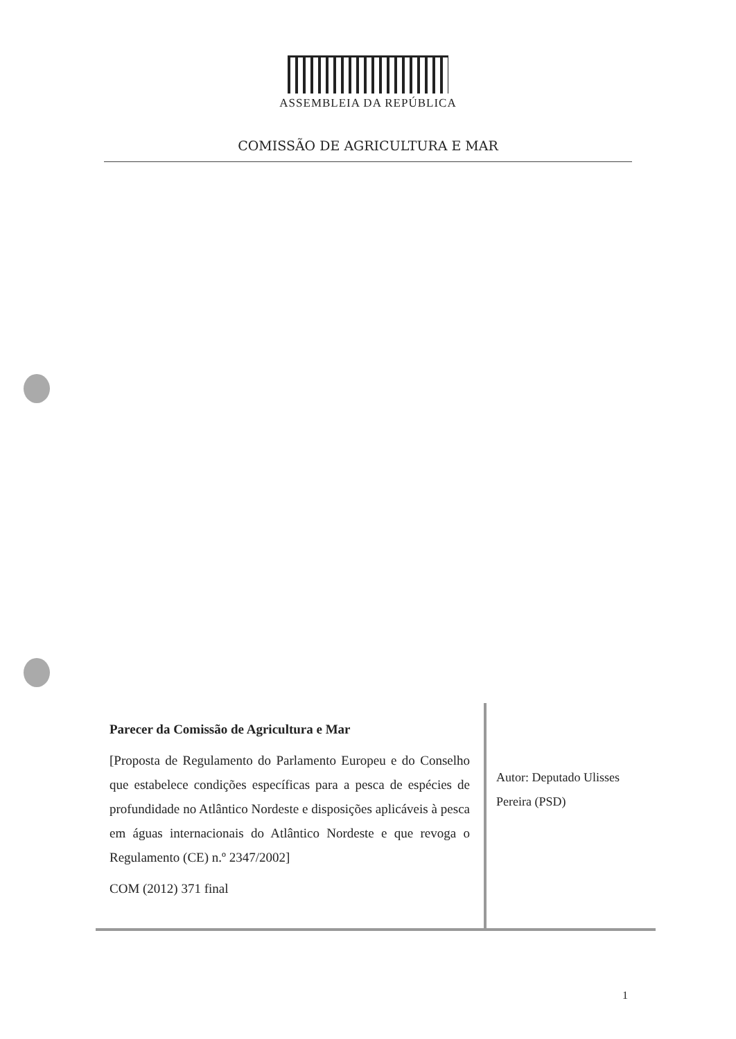ASSEMBLEIA DA REPÚBLICA
COMISSÃO DE AGRICULTURA E MAR
Parecer da Comissão de Agricultura e Mar
[Proposta de Regulamento do Parlamento Europeu e do Conselho que estabelece condições específicas para a pesca de espécies de profundidade no Atlântico Nordeste e disposições aplicáveis à pesca em águas internacionais do Atlântico Nordeste e que revoga o Regulamento (CE) n.º 2347/2002]
COM (2012) 371 final
Autor: Deputado Ulisses
Pereira (PSD)
1